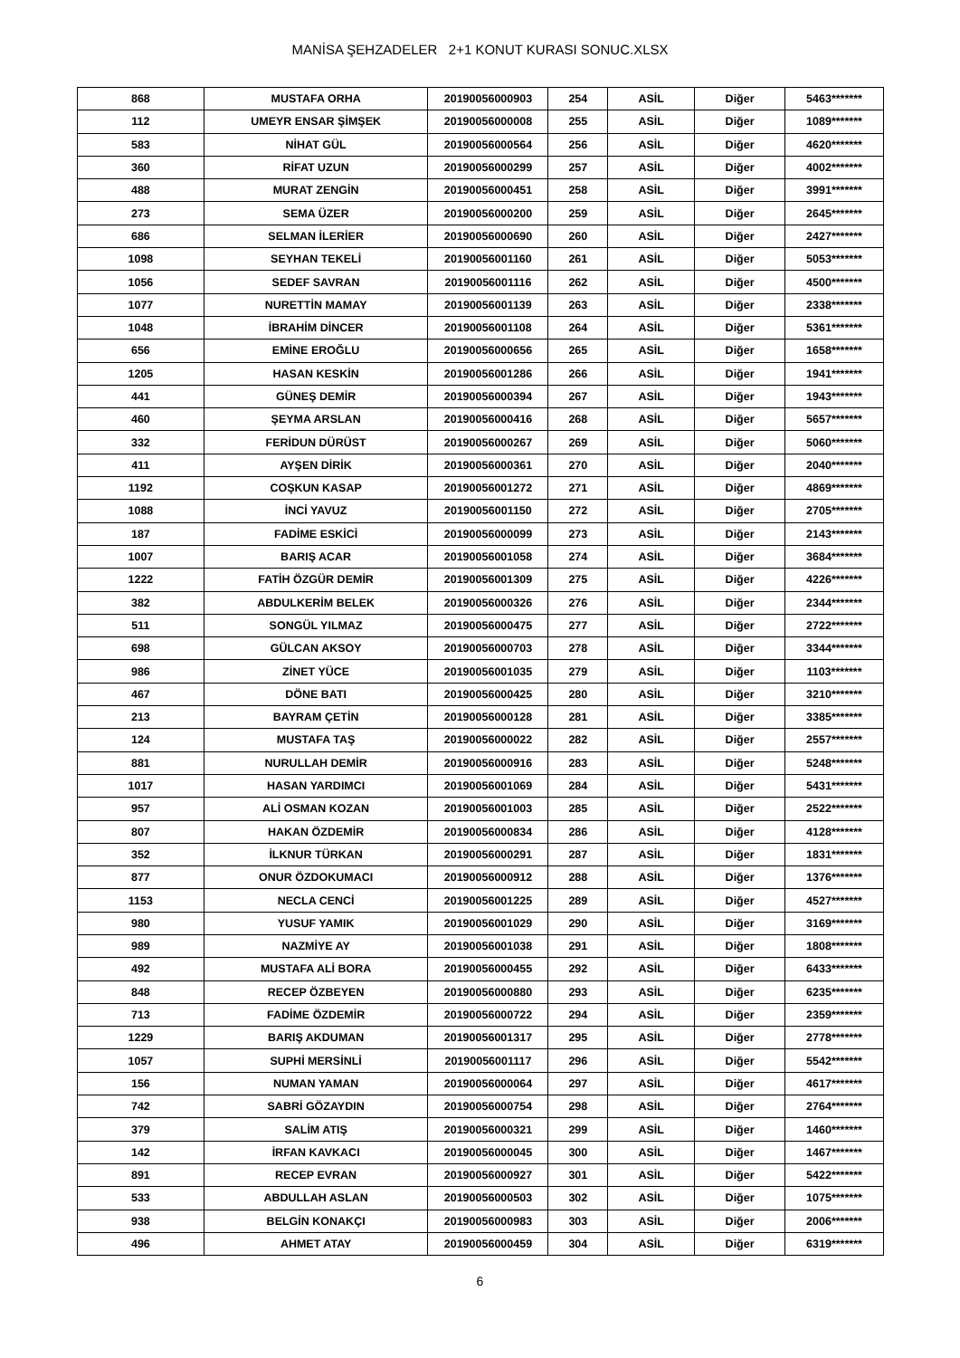MANİSA ŞEHZADELER 2+1 KONUT KURASI SONUC.XLSX
| 868 | MUSTAFA ORHA | 20190056000903 | 254 | ASİL | Diğer | 5463******* |
| 112 | UMEYR ENSAR ŞİMŞEK | 20190056000008 | 255 | ASİL | Diğer | 1089******* |
| 583 | NİHAT GÜL | 20190056000564 | 256 | ASİL | Diğer | 4620******* |
| 360 | RİFAT UZUN | 20190056000299 | 257 | ASİL | Diğer | 4002******* |
| 488 | MURAT ZENGİN | 20190056000451 | 258 | ASİL | Diğer | 3991******* |
| 273 | SEMA ÜZER | 20190056000200 | 259 | ASİL | Diğer | 2645******* |
| 686 | SELMAN İLERİER | 20190056000690 | 260 | ASİL | Diğer | 2427******* |
| 1098 | SEYHAN TEKELİ | 20190056001160 | 261 | ASİL | Diğer | 5053******* |
| 1056 | SEDEF SAVRAN | 20190056001116 | 262 | ASİL | Diğer | 4500******* |
| 1077 | NURETTİN MAMAY | 20190056001139 | 263 | ASİL | Diğer | 2338******* |
| 1048 | İBRAHİM DİNCER | 20190056001108 | 264 | ASİL | Diğer | 5361******* |
| 656 | EMİNE EROĞLU | 20190056000656 | 265 | ASİL | Diğer | 1658******* |
| 1205 | HASAN KESKİN | 20190056001286 | 266 | ASİL | Diğer | 1941******* |
| 441 | GÜNEŞ DEMİR | 20190056000394 | 267 | ASİL | Diğer | 1943******* |
| 460 | ŞEYMA ARSLAN | 20190056000416 | 268 | ASİL | Diğer | 5657******* |
| 332 | FERİDUN DÜRÜST | 20190056000267 | 269 | ASİL | Diğer | 5060******* |
| 411 | AYŞEN DİRİK | 20190056000361 | 270 | ASİL | Diğer | 2040******* |
| 1192 | COŞKUN KASAP | 20190056001272 | 271 | ASİL | Diğer | 4869******* |
| 1088 | İNCİ YAVUZ | 20190056001150 | 272 | ASİL | Diğer | 2705******* |
| 187 | FADİME ESKİCİ | 20190056000099 | 273 | ASİL | Diğer | 2143******* |
| 1007 | BARIŞ ACAR | 20190056001058 | 274 | ASİL | Diğer | 3684******* |
| 1222 | FATİH ÖZGÜR DEMİR | 20190056001309 | 275 | ASİL | Diğer | 4226******* |
| 382 | ABDULKERİM BELEK | 20190056000326 | 276 | ASİL | Diğer | 2344******* |
| 511 | SONGÜL YILMAZ | 20190056000475 | 277 | ASİL | Diğer | 2722******* |
| 698 | GÜLCAN AKSOY | 20190056000703 | 278 | ASİL | Diğer | 3344******* |
| 986 | ZİNET YÜCE | 20190056001035 | 279 | ASİL | Diğer | 1103******* |
| 467 | DÖNE BATI | 20190056000425 | 280 | ASİL | Diğer | 3210******* |
| 213 | BAYRAM ÇETİN | 20190056000128 | 281 | ASİL | Diğer | 3385******* |
| 124 | MUSTAFA TAŞ | 20190056000022 | 282 | ASİL | Diğer | 2557******* |
| 881 | NURULLAH DEMİR | 20190056000916 | 283 | ASİL | Diğer | 5248******* |
| 1017 | HASAN YARDIMCI | 20190056001069 | 284 | ASİL | Diğer | 5431******* |
| 957 | ALİ OSMAN KOZAN | 20190056001003 | 285 | ASİL | Diğer | 2522******* |
| 807 | HAKAN ÖZDEMİR | 20190056000834 | 286 | ASİL | Diğer | 4128******* |
| 352 | İLKNUR TÜRKAN | 20190056000291 | 287 | ASİL | Diğer | 1831******* |
| 877 | ONUR ÖZDOKUMACI | 20190056000912 | 288 | ASİL | Diğer | 1376******* |
| 1153 | NECLA CENCİ | 20190056001225 | 289 | ASİL | Diğer | 4527******* |
| 980 | YUSUF YAMIK | 20190056001029 | 290 | ASİL | Diğer | 3169******* |
| 989 | NAZMİYE AY | 20190056001038 | 291 | ASİL | Diğer | 1808******* |
| 492 | MUSTAFA ALİ BORA | 20190056000455 | 292 | ASİL | Diğer | 6433******* |
| 848 | RECEP ÖZBEYEN | 20190056000880 | 293 | ASİL | Diğer | 6235******* |
| 713 | FADİME ÖZDEMİR | 20190056000722 | 294 | ASİL | Diğer | 2359******* |
| 1229 | BARIŞ AKDUMAN | 20190056001317 | 295 | ASİL | Diğer | 2778******* |
| 1057 | SUPHİ MERSİNLİ | 20190056001117 | 296 | ASİL | Diğer | 5542******* |
| 156 | NUMAN YAMAN | 20190056000064 | 297 | ASİL | Diğer | 4617******* |
| 742 | SABRİ GÖZAYDIN | 20190056000754 | 298 | ASİL | Diğer | 2764******* |
| 379 | SALİM ATIŞ | 20190056000321 | 299 | ASİL | Diğer | 1460******* |
| 142 | İRFAN KAVKACI | 20190056000045 | 300 | ASİL | Diğer | 1467******* |
| 891 | RECEP EVRAN | 20190056000927 | 301 | ASİL | Diğer | 5422******* |
| 533 | ABDULLAH ASLAN | 20190056000503 | 302 | ASİL | Diğer | 1075******* |
| 938 | BELGİN KONAKÇI | 20190056000983 | 303 | ASİL | Diğer | 2006******* |
| 496 | AHMET ATAY | 20190056000459 | 304 | ASİL | Diğer | 6319******* |
6